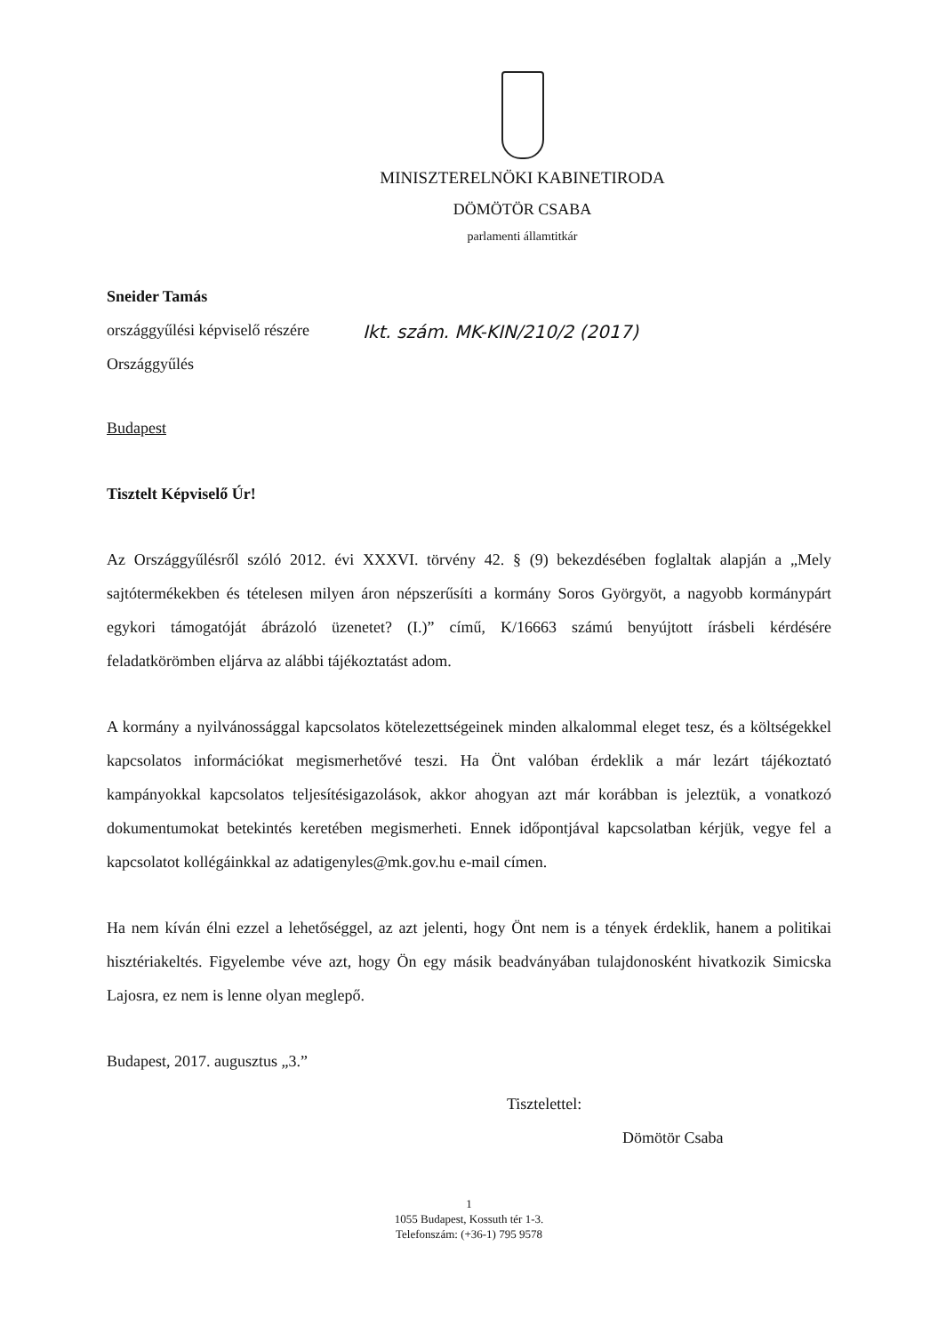MINISZTERELNÖKI KABINETIRODA
DÖMÖTÖR CSABA
parlamenti államtitkár
Sneider Tamás
országgyűlési képviselő részére
Országgyűlés
Ikt. szám. MK-KIN/210/2 (2017)
Budapest
Tisztelt Képviselő Úr!
Az Országgyűlésről szóló 2012. évi XXXVI. törvény 42. § (9) bekezdésében foglaltak alapján a „Mely sajtótermékekben és tételesen milyen áron népszerűsíti a kormány Soros Györgyöt, a nagyobb kormánypárt egykori támogatóját ábrázoló üzenetet? (I.)” című, K/16663 számú benyújtott írásbeli kérdésére feladatkörömben eljárva az alábbi tájékoztatást adom.
A kormány a nyilvánossággal kapcsolatos kötelezettségeinek minden alkalommal eleget tesz, és a költségekkel kapcsolatos információkat megismerhetővé teszi. Ha Önt valóban érdeklik a már lezárt tájékoztató kampányokkal kapcsolatos teljesítésigazolások, akkor ahogyan azt már korábban is jeleztük, a vonatkozó dokumentumokat betekintés keretében megismerheti. Ennek időpontjával kapcsolatban kérjük, vegye fel a kapcsolatot kollégáinkkal az adatigenyles@mk.gov.hu e-mail címen.
Ha nem kíván élni ezzel a lehetőséggel, az azt jelenti, hogy Önt nem is a tények érdeklik, hanem a politikai hisztériakeltés. Figyelembe véve azt, hogy Ön egy másik beadványában tulajdonosként hivatkozik Simicska Lajosra, ez nem is lenne olyan meglepő.
Budapest, 2017. augusztus „3.”
Tisztelettel:
Dömötör Csaba
1
1055 Budapest, Kossuth tér 1-3.
Telefonszám: (+36-1) 795 9578